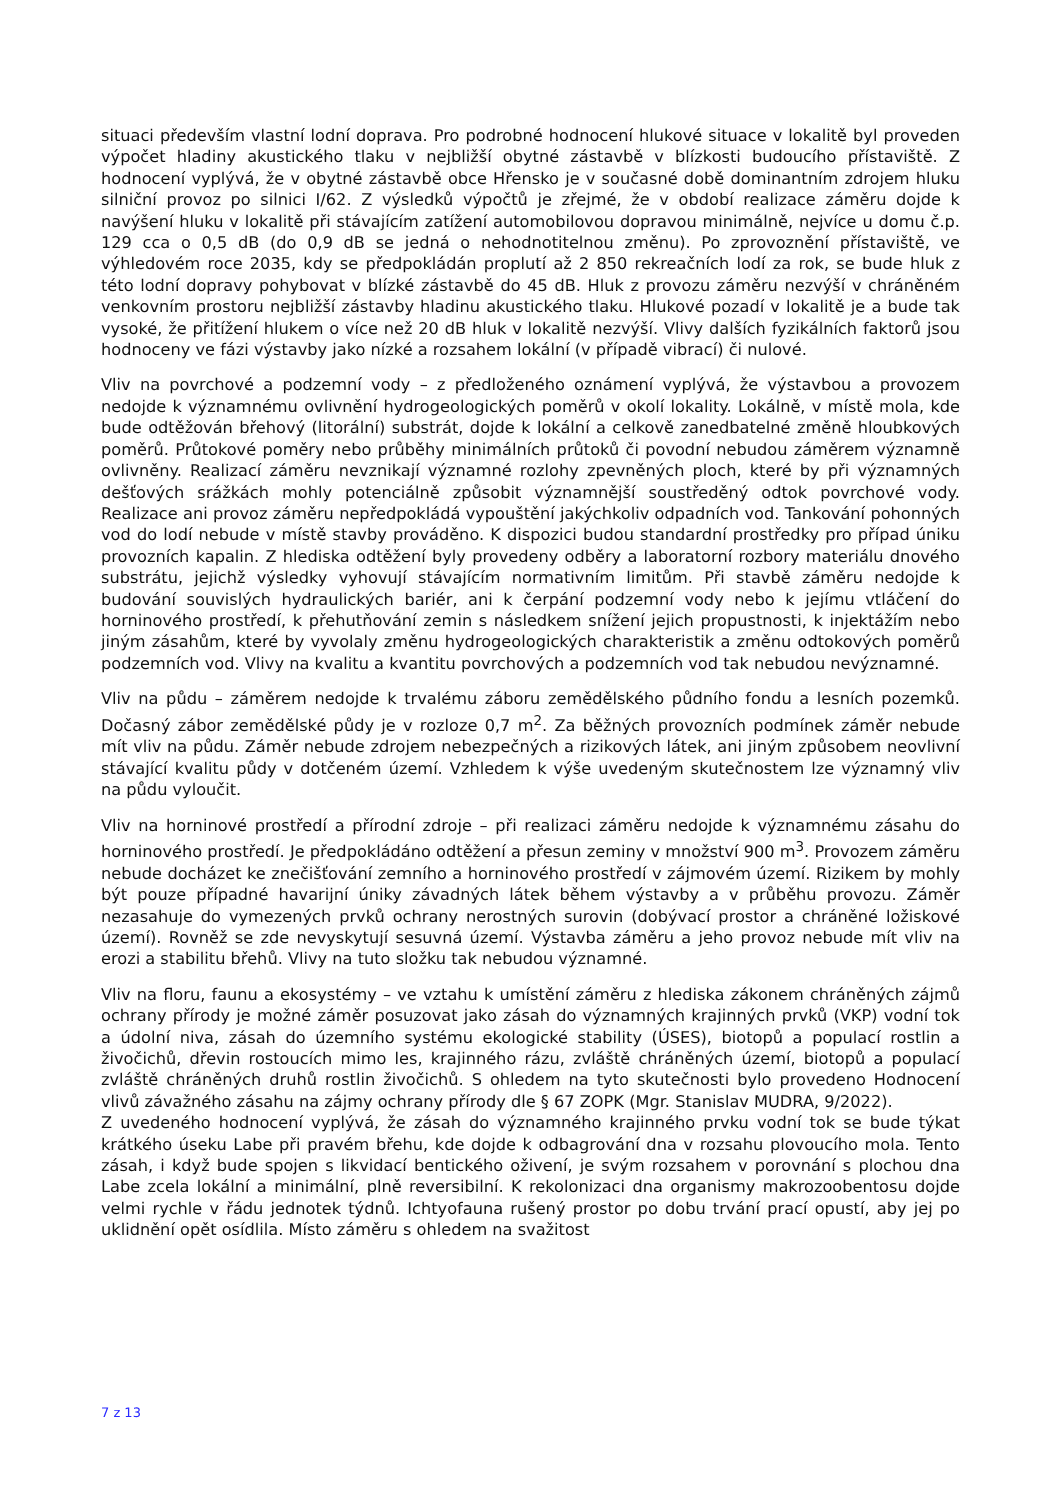situaci především vlastní lodní doprava. Pro podrobné hodnocení hlukové situace v lokalitě byl proveden výpočet hladiny akustického tlaku v nejbližší obytné zástavbě v blízkosti budoucího přístaviště. Z hodnocení vyplývá, že v obytné zástavbě obce Hřensko je v současné době dominantním zdrojem hluku silniční provoz po silnici I/62. Z výsledků výpočtů je zřejmé, že v období realizace záměru dojde k navýšení hluku v lokalitě při stávajícím zatížení automobilovou dopravou minimálně, nejvíce u domu č.p. 129 cca o 0,5 dB (do 0,9 dB se jedná o nehodnotitelnou změnu). Po zprovoznění přístaviště, ve výhledovém roce 2035, kdy se předpokládán proplutí až 2 850 rekreačních lodí za rok, se bude hluk z této lodní dopravy pohybovat v blízké zástavbě do 45 dB. Hluk z provozu záměru nezvýší v chráněném venkovním prostoru nejbližší zástavby hladinu akustického tlaku. Hlukové pozadí v lokalitě je a bude tak vysoké, že přitížení hlukem o více než 20 dB hluk v lokalitě nezvýší. Vlivy dalších fyzikálních faktorů jsou hodnoceny ve fázi výstavby jako nízké a rozsahem lokální (v případě vibrací) či nulové.
Vliv na povrchové a podzemní vody – z předloženého oznámení vyplývá, že výstavbou a provozem nedojde k významnému ovlivnění hydrogeologických poměrů v okolí lokality. Lokálně, v místě mola, kde bude odtěžován břehový (litorální) substrát, dojde k lokální a celkově zanedbatelné změně hloubkových poměrů. Průtokové poměry nebo průběhy minimálních průtoků či povodní nebudou záměrem významně ovlivněny. Realizací záměru nevznikají významné rozlohy zpevněných ploch, které by při významných dešťových srážkách mohly potenciálně způsobit významnější soustředěný odtok povrchové vody. Realizace ani provoz záměru nepředpokládá vypouštění jakýchkoliv odpadních vod. Tankování pohonných vod do lodí nebude v místě stavby prováděno. K dispozici budou standardní prostředky pro případ úniku provozních kapalin. Z hlediska odtěžení byly provedeny odběry a laboratorní rozbory materiálu dnového substrátu, jejichž výsledky vyhovují stávajícím normativním limitům. Při stavbě záměru nedojde k budování souvislých hydraulických bariér, ani k čerpání podzemní vody nebo k jejímu vtláčení do horninového prostředí, k přehutňování zemin s následkem snížení jejich propustnosti, k injektážím nebo jiným zásahům, které by vyvolaly změnu hydrogeologických charakteristik a změnu odtokových poměrů podzemních vod. Vlivy na kvalitu a kvantitu povrchových a podzemních vod tak nebudou nevýznamné.
Vliv na půdu – záměrem nedojde k trvalému záboru zemědělského půdního fondu a lesních pozemků. Dočasný zábor zemědělské půdy je v rozloze 0,7 m<sup>2</sup>. Za běžných provozních podmínek záměr nebude mít vliv na půdu. Záměr nebude zdrojem nebezpečných a rizikových látek, ani jiným způsobem neovlivní stávající kvalitu půdy v dotčeném území. Vzhledem k výše uvedeným skutečnostem lze významný vliv na půdu vyloučit.
Vliv na horninové prostředí a přírodní zdroje – při realizaci záměru nedojde k významnému zásahu do horninového prostředí. Je předpokládáno odtěžení a přesun zeminy v množství 900 m<sup>3</sup>. Provozem záměru nebude docházet ke znečišťování zemního a horninového prostředí v zájmovém území. Rizikem by mohly být pouze případné havarijní úniky závadných látek během výstavby a v průběhu provozu. Záměr nezasahuje do vymezených prvků ochrany nerostných surovin (dobývací prostor a chráněné ložiskové území). Rovněž se zde nevyskytují sesuvná území. Výstavba záměru a jeho provoz nebude mít vliv na erozi a stabilitu břehů. Vlivy na tuto složku tak nebudou významné.
Vliv na floru, faunu a ekosystémy – ve vztahu k umístění záměru z hlediska zákonem chráněných zájmů ochrany přírody je možné záměr posuzovat jako zásah do významných krajinných prvků (VKP) vodní tok a údolní niva, zásah do územního systému ekologické stability (ÚSES), biotopů a populací rostlin a živočichů, dřevin rostoucích mimo les, krajinného rázu, zvláště chráněných území, biotopů a populací zvláště chráněných druhů rostlin živočichů. S ohledem na tyto skutečnosti bylo provedeno Hodnocení vlivů závažného zásahu na zájmy ochrany přírody dle § 67 ZOPK (Mgr. Stanislav MUDRA, 9/2022).
Z uvedeného hodnocení vyplývá, že zásah do významného krajinného prvku vodní tok se bude týkat krátkého úseku Labe při pravém břehu, kde dojde k odbagrování dna v rozsahu plovoucího mola. Tento zásah, i když bude spojen s likvidací bentického oživení, je svým rozsahem v porovnání s plochou dna Labe zcela lokální a minimální, plně reversibilní. K rekolonizaci dna organismy makrozoobentosu dojde velmi rychle v řádu jednotek týdnů. Ichtyofauna rušený prostor po dobu trvání prací opustí, aby jej po uklidnění opět osídlila. Místo záměru s ohledem na svažitost
7 z 13